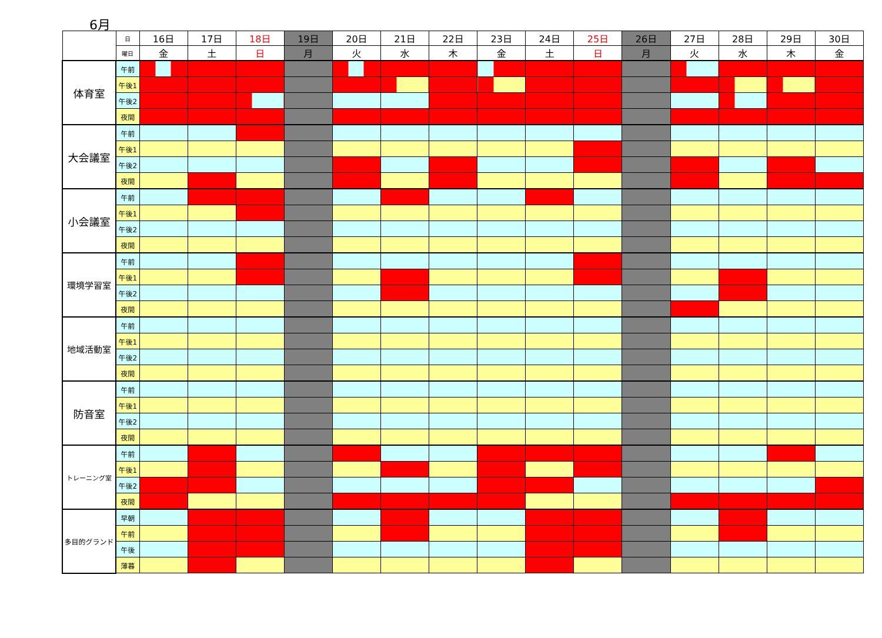6月
| | 日 | 16日 | 17日 | 18日 | 19日 | 20日 | 21日 | 22日 | 23日 | 24日 | 25日 | 26日 | 27日 | 28日 | 29日 | 30日 |
| --- | --- | --- | --- | --- | --- | --- | --- | --- | --- | --- | --- | --- | --- | --- | --- | --- |
| | 曜日 | 金 | 土 | 日 | 月 | 火 | 水 | 木 | 金 | 土 | 日 | 月 | 火 | 水 | 木 | 金 |
| 体育室 | 午前 | | | | | | | | | | | | | | | |
| | 午後1 | | | | | | | | | | | | | | | |
| | 午後2 | | | | | | | | | | | | | | | |
| | 夜間 | | | | | | | | | | | | | | | |
| 大会議室 | 午前 | | | | | | | | | | | | | | | |
| | 午後1 | | | | | | | | | | | | | | | |
| | 午後2 | | | | | | | | | | | | | | | |
| | 夜間 | | | | | | | | | | | | | | | |
| 小会議室 | 午前 | | | | | | | | | | | | | | | |
| | 午後1 | | | | | | | | | | | | | | | |
| | 午後2 | | | | | | | | | | | | | | | |
| | 夜間 | | | | | | | | | | | | | | | |
| 環境学習室 | 午前 | | | | | | | | | | | | | | | |
| | 午後1 | | | | | | | | | | | | | | | |
| | 午後2 | | | | | | | | | | | | | | | |
| | 夜間 | | | | | | | | | | | | | | | |
| 地域活動室 | 午前 | | | | | | | | | | | | | | | |
| | 午後1 | | | | | | | | | | | | | | | |
| | 午後2 | | | | | | | | | | | | | | | |
| | 夜間 | | | | | | | | | | | | | | | |
| 防音室 | 午前 | | | | | | | | | | | | | | | |
| | 午後1 | | | | | | | | | | | | | | | |
| | 午後2 | | | | | | | | | | | | | | | |
| | 夜間 | | | | | | | | | | | | | | | |
| トレーニング室 | 午前 | | | | | | | | | | | | | | | |
| | 午後1 | | | | | | | | | | | | | | | |
| | 午後2 | | | | | | | | | | | | | | | |
| | 夜間 | | | | | | | | | | | | | | | |
| 多目的グランド | 早朝 | | | | | | | | | | | | | | | |
| | 午前 | | | | | | | | | | | | | | | |
| | 午後 | | | | | | | | | | | | | | | |
| | 薄暮 | | | | | | | | | | | | | | | |